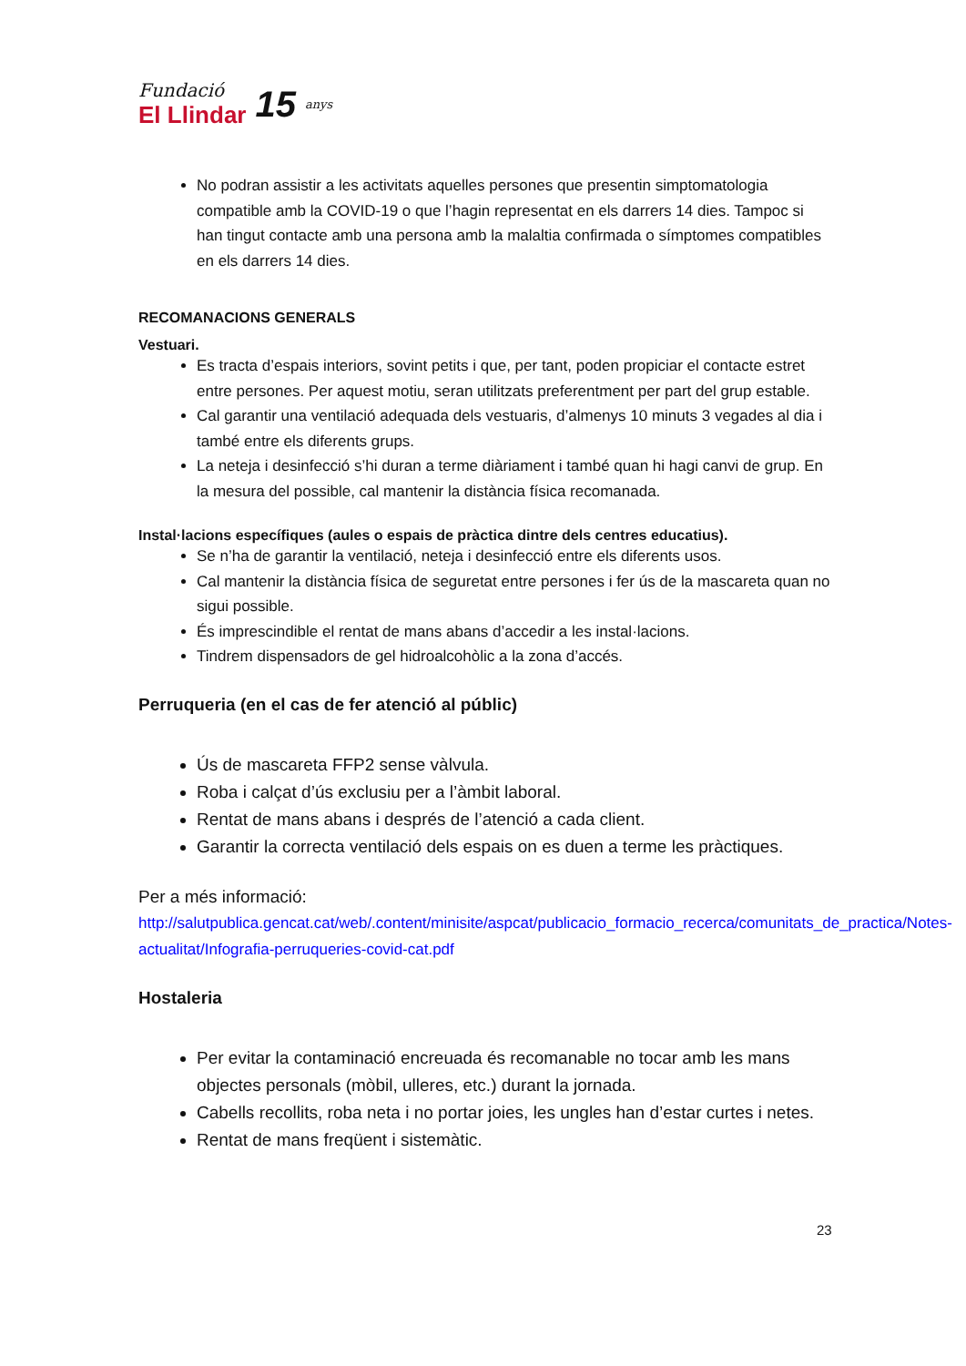Fundació
El Llindar
15
anys
No podran assistir a les activitats aquelles persones que presentin simptomatologia compatible amb la COVID-19 o que l’hagin representat en els darrers 14 dies. Tampoc si han tingut contacte amb una persona amb la malaltia confirmada o símptomes compatibles en els darrers 14 dies.
RECOMANACIONS GENERALS
Vestuari.
Es tracta d’espais interiors, sovint petits i que, per tant, poden propiciar el contacte estret entre persones. Per aquest motiu, seran utilitzats preferentment per part del grup estable.
Cal garantir una ventilació adequada dels vestuaris, d’almenys 10 minuts 3 vegades al dia i també entre els diferents grups.
La neteja i desinfecció s’hi duran a terme diàriament i també quan hi hagi canvi de grup. En la mesura del possible, cal mantenir la distància física recomanada.
Instal·lacions específiques (aules o espais de pràctica dintre dels centres educatius).
Se n’ha de garantir la ventilació, neteja i desinfecció entre els diferents usos.
Cal mantenir la distància física de seguretat entre persones i fer ús de la mascareta quan no sigui possible.
És imprescindible el rentat de mans abans d’accedir a les instal·lacions.
Tindrem dispensadors de gel hidroalcohòlic a la zona d’accés.
Perruqueria (en el cas de fer atenció al públic)
Ús de mascareta FFP2 sense vàlvula.
Roba i calçat d’ús exclusiu per a l’àmbit laboral.
Rentat de mans abans i després de l’atenció a cada client.
Garantir la correcta ventilació dels espais on es duen a terme les pràctiques.
Per a més informació:
http://salutpublica.gencat.cat/web/.content/minisite/aspcat/publicacio_formacio_recerca/comunitats_de_practica/Notes-actualitat/Infografia-perruqueries-covid-cat.pdf
Hostaleria
Per evitar la contaminació encreuada és recomanable no tocar amb les mans objectes personals (mòbil, ulleres, etc.) durant la jornada.
Cabells recollits, roba neta i no portar joies, les ungles han d’estar curtes i netes.
Rentat de mans freqüent i sistemàtic.
23